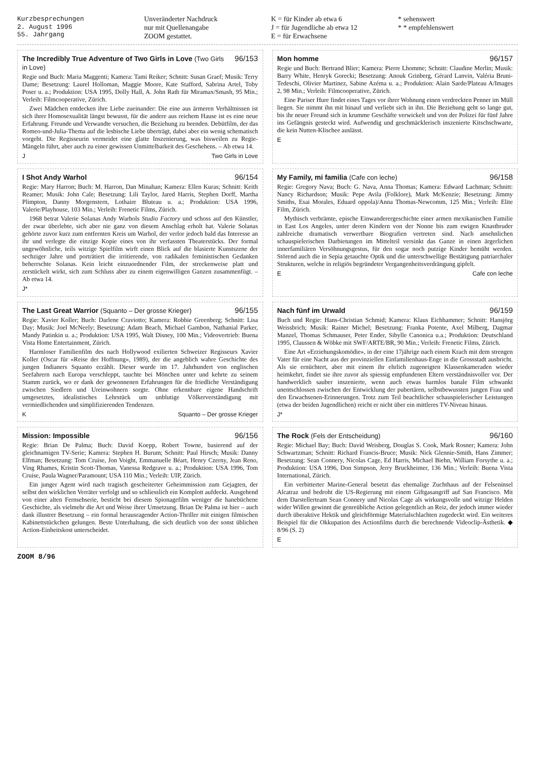Kurzbesprechungen
2. August 1996
55. Jahrgang
Unveränderter Nachdruck
nur mit Quellenangabe
ZOOM gestattet.
K = für Kinder ab etwa 6
J = für Jugendliche ab etwa 12
E = für Erwachsene
* sehenswert
* * empfehlenswert
The Incredibly True Adventure of Two Girls in Love (Two Girls in Love) 96/153
Regie und Buch: Maria Maggenti; Kamera: Tami Reiker; Schnitt: Susan Graef; Musik: Terry Dame; Besetzung: Laurel Holloman, Maggie Moore, Kate Stafford, Sabrina Artel, Toby Poser u. a.; Produktion: USA 1995, Dolly Hall, A. John Rath für Miramax/Smash, 95 Min.; Verleih: Filmcooperative, Zürich.
Zwei Mädchen entdecken ihre Liebe zueinander: Die eine aus ärmeren Verhältnissen ist sich ihrer Homosexualität längst bewusst, für die andere aus reichem Hause ist es eine neue Erfahrung. Freunde und Verwandte versuchen, die Beziehung zu beenden. Debütfilm, der das Romeo-und-Julia-Thema auf die lesbische Liebe überträgt, dabei aber ein wenig schematisch vorgeht. Die Regisseurin vermeidet eine glatte Inszenierung, was bisweilen zu Regie-Mängeln führt, aber auch zu einer gewissen Unmittelbarkeit des Geschehens. – Ab etwa 14.
J Two Girls in Love
Mon homme 96/157
Regie und Buch: Bertrand Blier; Kamera: Pierre Lhomme; Schnitt: Claudine Merlin; Musik: Barry White, Henryk Gorecki; Besetzung: Anouk Grinberg, Gérard Lanvin, Valéria Bruni-Tedeschi, Olivier Martinez, Sabine Azéma u. a.; Produktion: Alain Sarde/Plateau A/Images 2, 98 Min.; Verleih: Filmcooperative, Zürich.
Eine Pariser Hure findet eines Tages vor ihrer Wohnung einen verdreckten Penner im Müll liegen. Sie nimmt ihn mit hinauf und verliebt sich in ihn. Die Beziehung geht so lange gut, bis ihr neuer Freund sich in krumme Geschäfte verwickelt und von der Polizei für fünf Jahre ins Gefängnis gesteckt wird. Aufwendig und geschmäcklerisch inszenierte Kitschschwarte, die kein Nutten-Klischee auslässt.
E
I Shot Andy Warhol 96/154
Regie: Mary Harron; Buch: M. Harron, Dan Minahan; Kamera: Ellen Kuras; Schnitt: Keith Reamer; Musik: John Cale; Besetzung: Lili Taylor, Jared Harris, Stephen Dorff, Martha Plimpton, Danny Morgenstern, Lothaire Bluteau u. a.; Produktion: USA 1996, Valerie/Playhouse, 103 Min.; Verleih: Frenetic Films, Zürich.
1968 betrat Valerie Solanas Andy Warhols Studio Factory und schoss auf den Künstler, der zwar überlebte, sich aber nie ganz von diesem Anschlag erholt hat. Valerie Solanas gehörte zuvor kurz zum entfernten Kreis um Warhol, der verlor jedoch bald das Interesse an ihr und verlegte die einzige Kopie eines von ihr verfassten Theaterstücks. Der formal ungewöhnliche, teils witzige Spielfilm wirft einen Blick auf die blasierte Kunstszene der sechziger Jahre und porträtiert die irritierende, von radikalen feministischen Gedanken beherrschte Solanas. Kein leicht einzuordnender Film, der streckenweise platt und zerstückelt wirkt, sich zum Schluss aber zu einem eigenwilligen Ganzen zusammenfügt. – Ab etwa 14.
J*
My Family, mi familia (Cafe con leche) 96/158
Regie: Gregory Nava; Buch: G. Nava, Anna Thomas; Kamera: Edward Lachman; Schnitt: Nancy Richardson; Musik: Pepe Avila (Folklore), Mark McKenzie; Besetzung: Jimmy Smiths, Esai Morales, Eduard oppola)/Anna Thomas-Newcomm, 125 Min.; Verleih: Elite Film, Zürich.
Mythisch verbrämte, epische Einwanderergeschichte einer armen mexikanischen Familie in East Los Angeles, unter deren Kindern von der Nonne bis zum ewigen Knastbruder zahlreiche dramatisch verwertbare Biografien vertreten sind. Nach ansehnlichen schauspielerischen Darbietungen im Mittelteil versinkt das Ganze in einen ärgerlichen innerfamiliären Versöhnungsgestus, für den sogar noch putzige Kinder bemüht werden. Störend auch die in Sepia getauchte Optik und die unterschwellige Bestätigung patriarchaler Strukturen, welche in religiös begründeter Vergangenheitsverdrängung gipfelt.
E Cafe con leche
The Last Great Warrior (Squanto – Der grosse Krieger) 96/155
Regie: Xavier Koller; Buch: Darlene Craviotto; Kamera: Robbie Greenberg; Schnitt: Lisa Day; Musik: Joel McNeely; Besetzung: Adam Beach, Michael Gambon, Nathanial Parker, Mandy Patinkin u. a.; Produktion: USA 1995, Walt Disney, 100 Min.; Videovertrieb: Buena Vista Home Entertainment, Zürich.
Harmloser Familienfilm des nach Hollywood exilierten Schweizer Regisseurs Xavier Koller (Oscar für «Reise der Hoffnung», 1989), der die angeblich wahre Geschichte des jungen Indianers Squanto erzählt. Dieser wurde im 17. Jahrhundert von englischen Seefahrern nach Europa verschleppt, tauchte bei Mönchen unter und kehrte zu seinem Stamm zurück, wo er dank der gewonnenen Erfahrungen für die friedliche Verständigung zwischen Siedlern und Ureinwohnern sorgte. Ohne erkennbare eigene Handschrift umgesetztes, idealistisches Lehrstück um unblutige Völkerverständigung mit vermiedlichenden und simplifizierenden Tendenzen.
K Squanto – Der grosse Krieger
Nach fünf im Urwald 96/159
Buch und Regie: Hans-Christian Schmid; Kamera: Klaus Eichhammer; Schnitt: Hansjörg Weissbrich; Musik: Rainer Michel; Besetzung: Franka Potente, Axel Milberg, Dagmar Manzel, Thomas Schmauser, Peter Ender, Sibylle Canonica u.a.; Produktion: Deutschland 1995, Claussen & Wöbke mit SWF/ARTE/BR, 90 Min.; Verleih: Frenetic Films, Zürich.
Eine Art «Erziehungskomödie», in der eine 17jährige nach einem Krach mit dem strengen Vater für eine Nacht aus der provinziellen Einfamilienhaus-Enge in die Grossstadt ausbricht. Als sie ernüchtert, aber mit einem ihr ehrlich zugeneigten Klassenkameraden wieder heimkehrt, findet sie ihre zuvor als spiessig empfundenen Eltern verständnisvoller vor. Der handwerklich sauber inszenierte, wenn auch etwas harmlos banale Film schwankt unentschlossen zwischen der Entwicklung der pubertären, selbstbewussten jungen Frau und den Erwachsenen-Erinnerungen. Trotz zum Teil beachtlicher schauspielerischer Leistungen (etwa der beiden Jugendlichen) reicht er nicht über ein mittleres TV-Niveau hinaus.
J*
Mission: Impossible 96/156
Regie: Brian De Palma; Buch: David Koepp, Robert Towne, basierend auf der gleichnamigen TV-Serie; Kamera: Stephen H. Burum; Schnitt: Paul Hirsch; Musik: Danny Elfman; Besetzung: Tom Cruise, Jon Voight, Emmanuelle Béart, Henry Czerny, Jean Reno, Ving Rhames, Kristin Scott-Thomas, Vanessa Redgrave u. a.; Produktion: USA 1996, Tom Cruise, Paula Wagner/Paramount; USA 110 Min.; Verleih: UIP, Zürich.
Ein junger Agent wird nach tragisch gescheiterter Geheimmission zum Gejagten, der selbst den wirklichen Verräter verfolgt und so schliesslich ein Komplott aufdeckt. Ausgehend von einer alten Fernsehserie, besticht bei diesem Spionagefilm weniger die hanebüchene Geschichte, als vielmehr die Art und Weise ihrer Umsetzung. Brian De Palma ist hier – auch dank illustrer Besetzung – ein formal herausragender Action-Thriller mit einigen filmischen Kabinettstückchen gelungen. Beste Unterhaltung, die sich deutlich von der sonst üblichen Action-Einheitskost unterscheidet.
The Rock (Fels der Entscheidung) 96/160
Regie: Michael Bay; Buch: David Weisberg, Douglas S. Cook, Mark Rosner; Kamera: John Schwartzman; Schnitt: Richard Francis-Bruce; Musik: Nick Glennie-Smith, Hans Zimmer; Besetzung: Sean Connery, Nicolas Cage, Ed Harris, Michael Biehn, William Forsythe u. a.; Produktion: USA 1996, Don Simpson, Jerry Bruckheimer, 136 Min.; Verleih: Buena Vista International, Zürich.
Ein verbitterter Marine-General besetzt das ehemalige Zuchthaus auf der Felseninsel Alcatraz und bedroht die US-Regierung mit einem Giftgasangriff auf San Francisco. Mit dem Darstellerteam Sean Connery und Nicolas Cage als wirkungsvolle und witzige Helden wider Willen gewinnt die genreübliche Action gelegentlich an Reiz, der jedoch immer wieder durch überaktive Hektik und gleichförmige Materialschlachten zugedeckt wird. Ein weiteres Beispiel für die Okkupation des Actionfilms durch die berechnende Videoclip-Ästhetik. ◆ 8/96 (S. 2)
E
ZOOM 8/96